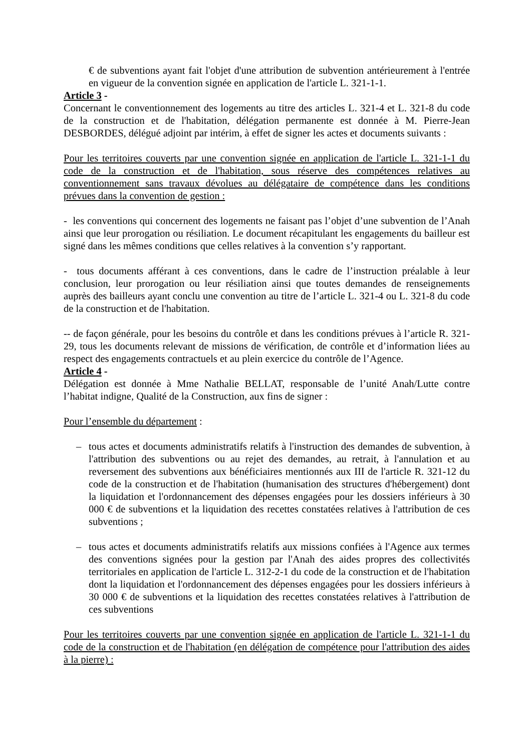€ de subventions ayant fait l'objet d'une attribution de subvention antérieurement à l'entrée en vigueur de la convention signée en application de l'article L. 321-1-1.
Article 3 -
Concernant le conventionnement des logements au titre des articles L. 321-4 et L. 321-8 du code de la construction et de l'habitation, délégation permanente est donnée à M. Pierre-Jean DESBORDES, délégué adjoint par intérim, à effet de signer les actes et documents suivants :
Pour les territoires couverts par une convention signée en application de l'article L. 321-1-1 du code de la construction et de l'habitation, sous réserve des compétences relatives au conventionnement sans travaux dévolues au délégataire de compétence dans les conditions prévues dans la convention de gestion :
- les conventions qui concernent des logements ne faisant pas l’objet d’une subvention de l’Anah ainsi que leur prorogation ou résiliation. Le document récapitulant les engagements du bailleur est signé dans les mêmes conditions que celles relatives à la convention s’y rapportant.
- tous documents afférant à ces conventions, dans le cadre de l’instruction préalable à leur conclusion, leur prorogation ou leur résiliation ainsi que toutes demandes de renseignements auprès des bailleurs ayant conclu une convention au titre de l’article L. 321-4 ou L. 321-8 du code de la construction et de l'habitation.
-- de façon générale, pour les besoins du contrôle et dans les conditions prévues à l’article R. 321-29, tous les documents relevant de missions de vérification, de contrôle et d’information liées au respect des engagements contractuels et au plein exercice du contrôle de l’Agence.
Article 4 -
Délégation est donnée à Mme Nathalie BELLAT, responsable de l’unité Anah/Lutte contre l’habitat indigne, Qualité de la Construction, aux fins de signer :
Pour l’ensemble du département :
– tous actes et documents administratifs relatifs à l'instruction des demandes de subvention, à l'attribution des subventions ou au rejet des demandes, au retrait, à l'annulation et au reversement des subventions aux bénéficiaires mentionnés aux III de l'article R. 321-12 du code de la construction et de l'habitation (humanisation des structures d'hébergement) dont la liquidation et l'ordonnancement des dépenses engagées pour les dossiers inférieurs à 30 000 € de subventions et la liquidation des recettes constatées relatives à l'attribution de ces subventions ;
– tous actes et documents administratifs relatifs aux missions confiées à l'Agence aux termes des conventions signées pour la gestion par l'Anah des aides propres des collectivités territoriales en application de l'article L. 312-2-1 du code de la construction et de l'habitation dont la liquidation et l'ordonnancement des dépenses engagées pour les dossiers inférieurs à 30 000 € de subventions et la liquidation des recettes constatées relatives à l'attribution de ces subventions
Pour les territoires couverts par une convention signée en application de l'article L. 321-1-1 du code de la construction et de l'habitation (en délégation de compétence pour l'attribution des aides à la pierre) :